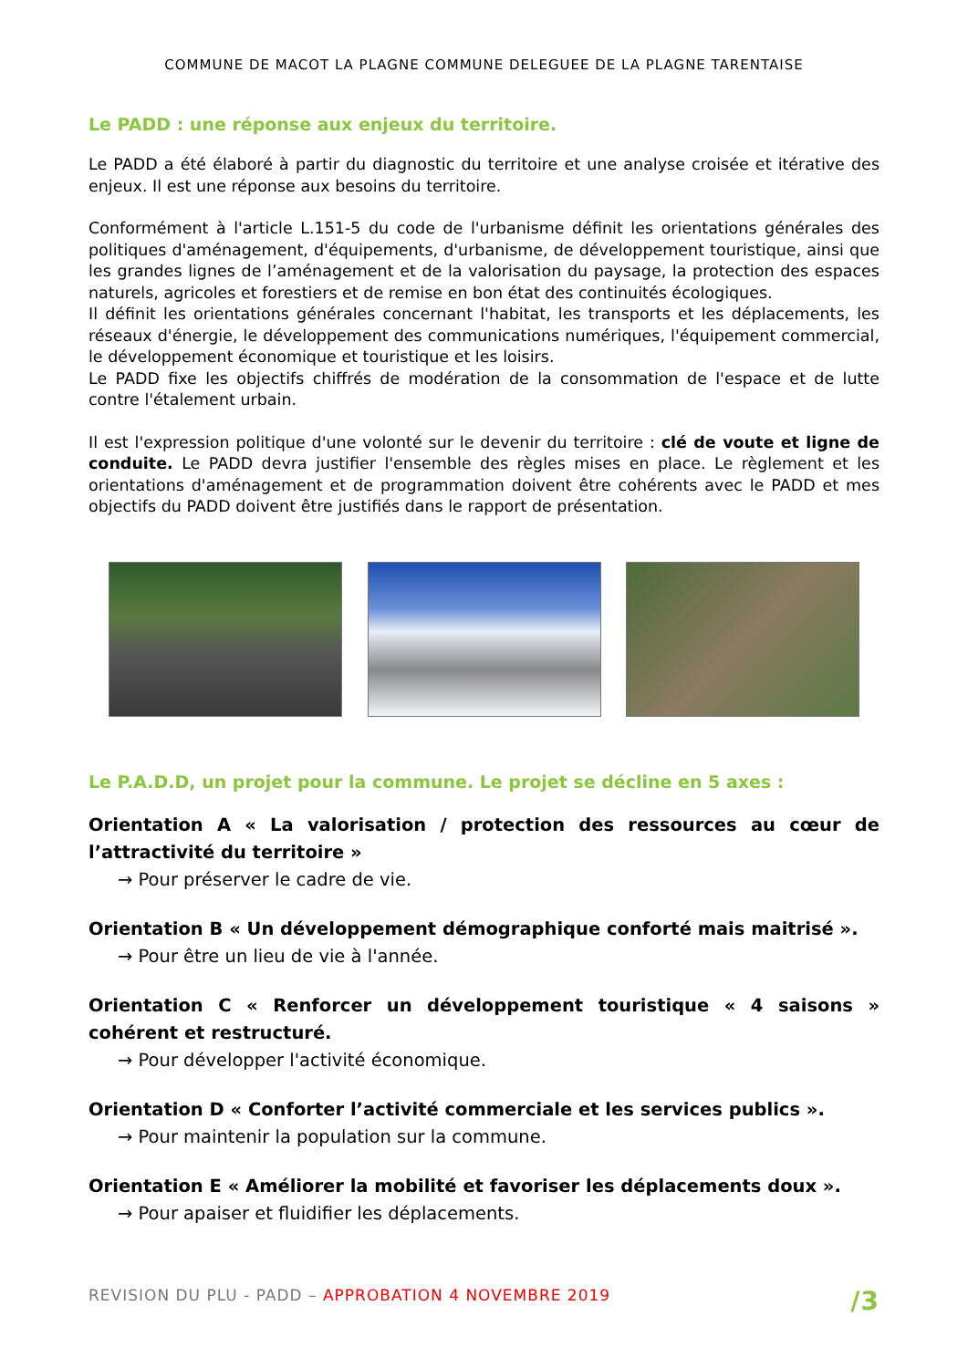COMMUNE DE MACOT LA PLAGNE COMMUNE DELEGUEE DE LA PLAGNE TARENTAISE
Le PADD : une réponse aux enjeux du territoire.
Le PADD a été élaboré à partir du diagnostic du territoire et une analyse croisée et itérative des enjeux. Il est une réponse aux besoins du territoire.
Conformément à l'article L.151-5 du code de l'urbanisme définit les orientations générales des politiques d'aménagement, d'équipements, d'urbanisme, de développement touristique, ainsi que les grandes lignes de l’aménagement et de la valorisation du paysage, la protection des espaces naturels, agricoles et forestiers et de remise en bon état des continuités écologiques.
Il définit les orientations générales concernant l'habitat, les transports et les déplacements, les réseaux d'énergie, le développement des communications numériques, l'équipement commercial, le développement économique et touristique et les loisirs.
Le PADD fixe les objectifs chiffrés de modération de la consommation de l'espace et de lutte contre l'étalement urbain.
Il est l'expression politique d'une volonté sur le devenir du territoire : clé de voute et ligne de conduite. Le PADD devra justifier l'ensemble des règles mises en place. Le règlement et les orientations d'aménagement et de programmation doivent être cohérents avec le PADD et mes objectifs du PADD doivent être justifiés dans le rapport de présentation.
Le P.A.D.D, un projet pour la commune. Le projet se décline en 5 axes :
Orientation A « La valorisation / protection des ressources au cœur de l’attractivité du territoire »
→ Pour préserver le cadre de vie.
Orientation B « Un développement démographique conforté mais maitrisé ».
→ Pour être un lieu de vie à l'année.
Orientation C « Renforcer un développement touristique « 4 saisons » cohérent et restructuré.
→ Pour développer l'activité économique.
Orientation D « Conforter l’activité commerciale et les services publics ».
→ Pour maintenir la population sur la commune.
Orientation E « Améliorer la mobilité et favoriser les déplacements doux ».
→ Pour apaiser et fluidifier les déplacements.
REVISION DU PLU - PADD – APPROBATION 4 NOVEMBRE 2019 /3